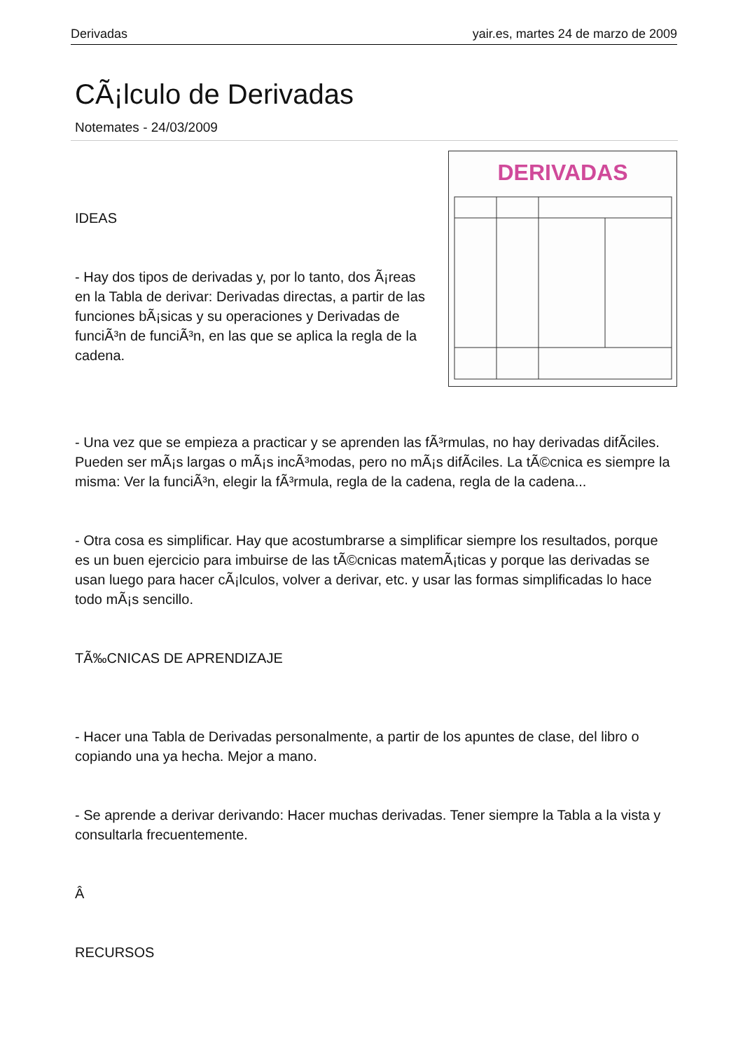Derivadas yair.es, martes 24 de marzo de 2009
CÃ¡lculo de Derivadas
Notemates - 24/03/2009
DERIVADAS
IDEAS
- Hay dos tipos de derivadas y, por lo tanto, dos Ã¡reas en la Tabla de derivar: Derivadas directas, a partir de las funciones bÃ¡sicas y su operaciones y Derivadas de funciÃ³n de funciÃ³n, en las que se aplica la regla de la cadena.
- Una vez que se empieza a practicar y se aprenden las fÃ³rmulas, no hay derivadas difÃ­ciles. Pueden ser mÃ¡s largas o mÃ¡s incÃ³modas, pero no mÃ¡s difÃ­ciles. La tÃ©cnica es siempre la misma: Ver la funciÃ³n, elegir la fÃ³rmula, regla de la cadena, regla de la cadena...
- Otra cosa es simplificar. Hay que acostumbrarse a simplificar siempre los resultados, porque es un buen ejercicio para imbuirse de las tÃ©cnicas matemÃ¡ticas y porque las derivadas se usan luego para hacer cÃ¡lculos, volver a derivar, etc. y usar las formas simplificadas lo hace todo mÃ¡s sencillo.
TÃ‰CNICAS DE APRENDIZAJE
- Hacer una Tabla de Derivadas personalmente, a partir de los apuntes de clase, del libro o copiando una ya hecha. Mejor a mano.
- Se aprende a derivar derivando: Hacer muchas derivadas. Tener siempre la Tabla a la vista y consultarla frecuentemente.
Â
RECURSOS